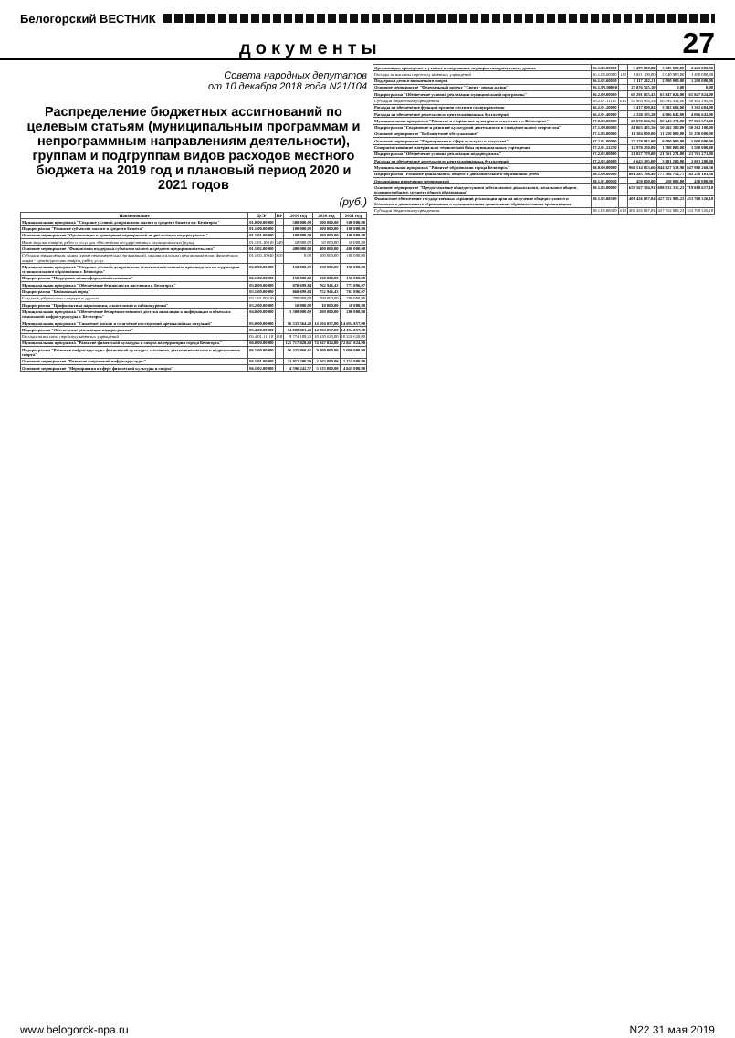Белогорский ВЕСТНИК
документы 27
Совета народных депутатов
от 10 декабря 2018 года N21/104
Распределение бюджетных ассигнований по целевым статьям (муниципальным программам и непрограммным направлениям деятельности), группам и подгруппам видов расходов местного бюджета на 2019 год и плановый период 2020 и 2021 годов
(руб.)
| Наименование | ЦСР | ВР | 2019 год | 2020 год | 2021 год |
| --- | --- | --- | --- | --- | --- |
| Муниципальная программа "Создание условий для развития малого и среднего бизнеса в г. Белогорск" | 01.0.00.00000 | | 500 000,00 | 500 000,00 | 500 000,00 |
| Подпрограмма "Развитие субъектов малого и среднего бизнеса" | 01.1.00.00000 | | 100 000,00 | 100 000,00 | 100 000,00 |
| Основное мероприятие "Организация и проведение мероприятий по реализации подпрограммы" | 01.1.01.00000 | | 100 000,00 | 100 000,00 | 100 000,00 |
| Иные закупки товаров, работ и услуг для обеспечения государственных (муниципальных) нужд | 01.1.01.10010 | 240 | 50 000,00 | 50 000,00 | 50 000,00 |
| Основное мероприятие "Финансовая поддержка субъектов малого и среднего предпринимательства" | 01.1.02.00000 | | 400 000,00 | 400 000,00 | 400 000,00 |
| Субсидии юридическим лицам (кроме некоммерческих организаций), индивидуальным предпринимателям, физическим лицам - производителям товаров, работ, услуг | 01.1.02.10040 | 810 | 0,00 | 100 000,00 | 100 000,00 |
| Муниципальная программа "Создание условий для развития сельскохозяйственного производства на территории муниципального образования г. Белогорск" | 02.0.00.00000 | | 150 000,00 | 150 000,00 | 150 000,00 |
| Подпрограмма "Поддержка малых форм хозяйствования" | 02.1.00.00000 | | 150 000,00 | 150 000,00 | 150 000,00 |
| Муниципальная программа "Обеспечение безопасности населения г. Белогорск" | 03.0.00.00000 | | 878 699,84 | 762 946,43 | 773 896,07 |
| Подпрограмма "Безопасный город" | 03.1.00.00000 | | 868 699,84 | 752 946,43 | 763 896,07 |
| Создание добровольных народных дружин | 03.1.01.00310 | | 700 000,00 | 700 000,00 | 700 000,00 |
| Подпрограмма "Профилактика наркомании, алкоголизма и табакокурения" | 03.2.00.00000 | | 10 000,00 | 10 000,00 | 10 000,00 |
| Муниципальная программа "Обеспечение беспрепятственного доступа инвалидов к информации и объектам социальной инфраструктуры г. Белогорск" | 04.0.00.00000 | | 1 500 000,00 | 200 000,00 | 200 000,00 |
| Муниципальная программа "Снижение рисков и смягчение последствий чрезвычайных ситуаций" | 05.0.00.00000 | | 16 535 364,40 | 14 694 857,00 | 14 694 857,00 |
| Подпрограмма "Обеспечение реализации подпрограммы" | 05.4.00.00000 | | 14 000 001,43 | 14 194 857,00 | 14 194 857,00 |
| Расходы на выплаты персоналу казенных учреждений | 05.4.01.11110 | 110 | 9 774 109,23 | 10 320 620,00 | 10 320 620,00 |
| Муниципальная программа "Развитие физической культуры и спорта на территории города Белогорск" | 06.0.00.00000 | | 125 717 828,89 | 74 847 824,00 | 72 847 824,00 |
| Подпрограмма "Развитие инфраструктуры физической культуры, массового, детско-юношеского и подросткового спорта" | 06.1.00.00000 | | 56 425 968,66 | 9 000 000,00 | 5 000 000,00 |
| Основное мероприятие "Развитие спортивной инфраструктуры" | 06.1.01.00000 | | 23 952 200,99 | 3 265 000,00 | 2 155 000,00 |
| Основное мероприятие "Мероприятия в сфере физической культуры и спорта" | 06.1.02.00000 | | 4 596 242,57 | 5 635 000,00 | 4 845 000,00 |
| Организация, проведение и участие в спортивных мероприятиях различного уровня | 06.1.02.00000 | | 3 479 000,00 | 3 625 000,00 | 2 445 000,00 |
| Расходы на выплаты персоналу казенных учреждений | 06.1.02.60000 | 110 | 1 821 100,00 | 2 040 900,00 | 1 400 000,00 |
| Поддержка детско-юношеского спорта | 06.1.02.60010 | | 1 117 242,21 | 2 000 000,00 | 1 200 000,00 |
| Основное мероприятие "Федеральный проект "Спорт - норма жизни" | 06.1.P5.00000 | | 27 876 525,10 | 0,00 | 0,00 |
| Подпрограмма "Обеспечение условий реализации муниципальной программы" | 06.2.00.00000 | | 69 291 855,43 | 65 847 824,00 | 65 847 824,00 |
| Субсидии бюджетным учреждениям | 06.2.01.11110 | 610 | 54 964 965,39 | 50 595 434,00 | 50 405 295,00 |
| Расходы на обеспечение функций органов местного самоуправления | 06.2.01.20000 | | 3 417 000,84 | 3 382 604,00 | 3 382 604,00 |
| Расходы на обеспечение деятельности централизованных бухгалтерий | 06.2.01.40000 | | 4 228 105,28 | 4 086 642,00 | 4 086 642,00 |
| Муниципальная программа "Развитие и сохранение культуры и искусства в г. Белогорске" | 07.0.00.00000 | | 80 078 866,96 | 80 243 371,00 | 77 963 371,00 |
| Подпрограмма "Сохранение и развитие культурной деятельности и самодеятельного творчества" | 07.1.00.00000 | | 41 063 405,56 | 50 482 300,00 | 50 282 100,00 |
| Основное мероприятие "Библиотечное обслуживание" | 07.1.03.00000 | | 11 104 000,00 | 11 250 000,00 | 11 250 000,00 |
| Основное мероприятие "Мероприятия в сфере культуры и искусства" | 07.2.01.00000 | | 22 178 815,80 | 8 000 000,00 | 5 000 000,00 |
| Совершенствование материально-технической базы муниципальных учреждений | 07.2.01.22250 | | 12 978 250,00 | 1 500 000,00 | 1 500 000,00 |
| Подпрограмма "Обеспечение условий реализации подпрограммы" | 07.2.02.00000 | | 21 827 779,80 | 21 761 271,00 | 21 761 271,00 |
| Расходы на обеспечение деятельности централизованных бухгалтерий | 07.2.02.40000 | | 6 643 295,00 | 3 881 200,00 | 3 881 200,00 |
| Муниципальная программа "Развитие образования города Белогорск" | 08.0.00.00000 | | 968 514 053,66 | 844 827 538,98 | 847 988 268,38 |
| Подпрограмма "Развитие дошкольного, общего и дополнительного образования детей" | 08.1.00.00000 | | 801 285 708,49 | 777 306 754,77 | 782 250 103,38 |
| Организация проведения мероприятий | 08.1.01.00010 | | 450 000,00 | 450 000,00 | 450 000,00 |
| Основное мероприятие "Предоставление общедоступного и бесплатного дошкольного, начального общего, основного общего, среднего общего образования" | 08.1.02.00000 | | 659 567 594,91 | 698 012 315,23 | 719 818 617,10 |
| Финансовое обеспечение государственных гарантий реализации прав на получение общедоступного и бесплатного дошкольного образования в муниципальных дошкольных образовательных организациях | 08.1.02.88500 | | 401 426 837,04 | 427 753 903,23 | 453 760 326,10 |
| Субсидии бюджетным учреждениям | 08.1.02.88500 | 610 | 401 426 837,04 | 427 753 903,23 | 453 760 326,10 |
www.belogorck-npa.ru N22 31 мая 2019